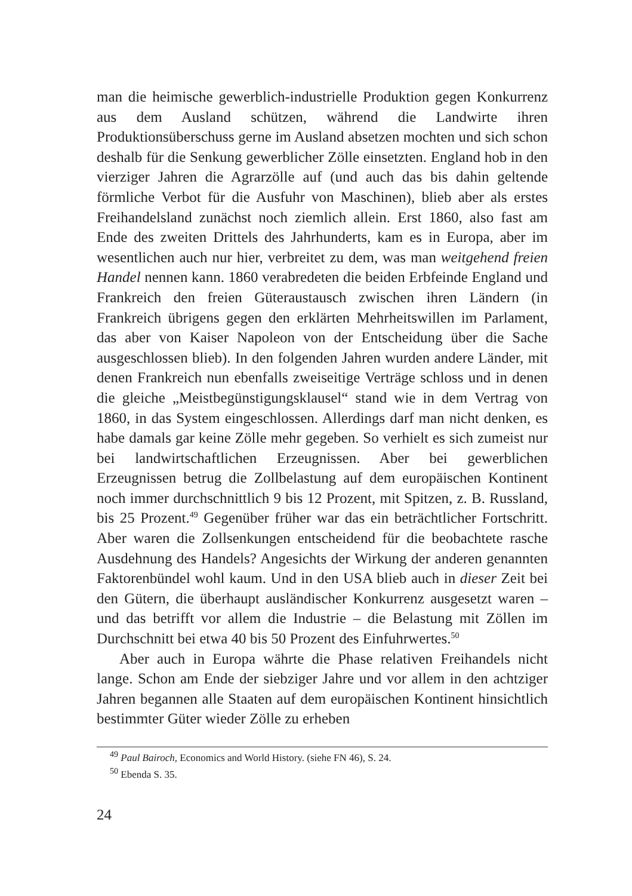man die heimische gewerblich-industrielle Produktion gegen Konkurrenz aus dem Ausland schützen, während die Landwirte ihren Produktionsüberschuss gerne im Ausland absetzen mochten und sich schon deshalb für die Senkung gewerblicher Zölle einsetzten. England hob in den vierziger Jahren die Agrarzölle auf (und auch das bis dahin geltende förmliche Verbot für die Ausfuhr von Maschinen), blieb aber als erstes Freihandelsland zunächst noch ziemlich allein. Erst 1860, also fast am Ende des zweiten Drittels des Jahrhunderts, kam es in Europa, aber im wesentlichen auch nur hier, verbreitet zu dem, was man weitgehend freien Handel nennen kann. 1860 verabredeten die beiden Erbfeinde England und Frankreich den freien Güteraustausch zwischen ihren Ländern (in Frankreich übrigens gegen den erklärten Mehrheitswillen im Parlament, das aber von Kaiser Napoleon von der Entscheidung über die Sache ausgeschlossen blieb). In den folgenden Jahren wurden andere Länder, mit denen Frankreich nun ebenfalls zweiseitige Verträge schloss und in denen die gleiche „Meistbegünstigungsklausel“ stand wie in dem Vertrag von 1860, in das System eingeschlossen. Allerdings darf man nicht denken, es habe damals gar keine Zölle mehr gegeben. So verhielt es sich zumeist nur bei landwirtschaftlichen Erzeugnissen. Aber bei gewerblichen Erzeugnissen betrug die Zollbelastung auf dem europäischen Kontinent noch immer durchschnittlich 9 bis 12 Prozent, mit Spitzen, z. B. Russland, bis 25 Prozent.<sup>49</sup> Gegenüber früher war das ein beträchtlicher Fortschritt. Aber waren die Zollsenkungen entscheidend für die beobachtete rasche Ausdehnung des Handels? Angesichts der Wirkung der anderen genannten Faktorenbündel wohl kaum. Und in den USA blieb auch in dieser Zeit bei den Gütern, die überhaupt ausländischer Konkurrenz ausgesetzt waren – und das betrifft vor allem die Industrie – die Belastung mit Zöllen im Durchschnitt bei etwa 40 bis 50 Prozent des Einfuhrwertes.<sup>50</sup>
Aber auch in Europa währte die Phase relativen Freihandels nicht lange. Schon am Ende der siebziger Jahre und vor allem in den achtziger Jahren begannen alle Staaten auf dem europäischen Kontinent hinsichtlich bestimmter Güter wieder Zölle zu erheben
<sup>49</sup> Paul Bairoch, Economics and World History. (siehe FN 46), S. 24.
<sup>50</sup> Ebenda S. 35.
24